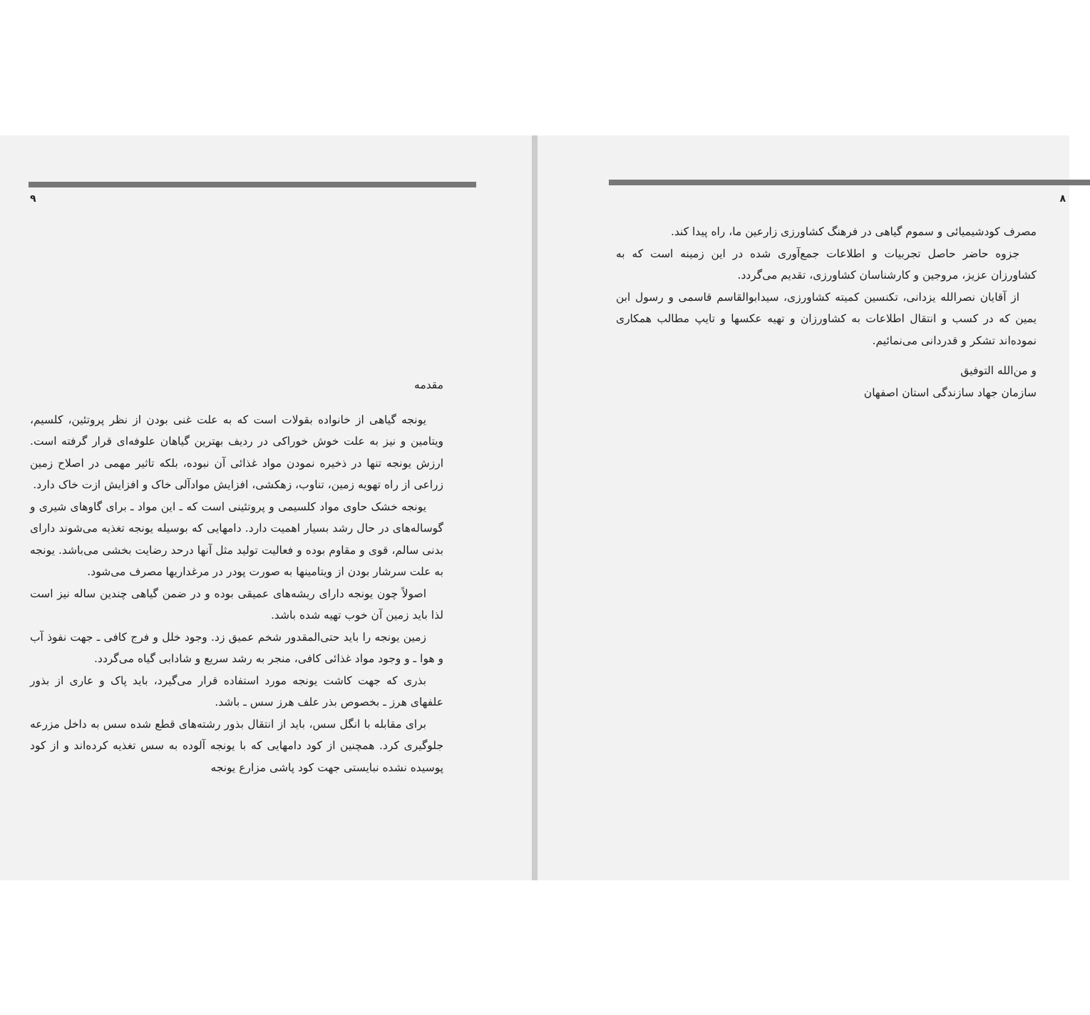۹
مقدمه
یونجه گیاهی از خانواده بقولات است که به علت غنی بودن از نظر پروتئین، کلسیم، ویتامین و نیز به علت خوش خوراکی در ردیف بهترین گیاهان علوفه‌ای قرار گرفته است. ارزش یونجه تنها در ذخیره نمودن مواد غذائی آن نبوده، بلکه تاثیر مهمی در اصلاح زمین زراعی از راه تهویه زمین، تناوب، زهکشی، افزایش موادآلی خاک و افزایش ازت خاک دارد.
یونجه خشک حاوی مواد کلسیمی و پروتئینی است که ـ این مواد ـ برای گاوهای شیری و گوساله‌های در حال رشد بسیار اهمیت دارد. دامهایی که بوسیله یونجه تغذیه می‌شوند دارای بدنی سالم، قوی و مقاوم بوده و فعالیت تولید مثل آنها درحد رضایت بخشی می‌باشد. یونجه به علت سرشار بودن از ویتامینها به صورت پودر در مرغداریها مصرف می‌شود.
اصولاً چون یونجه دارای ریشه‌های عمیقی بوده و در ضمن گیاهی چندین ساله نیز است لذا باید زمین آن خوب تهیه شده باشد.
زمین یونجه را باید حتی‌المقدور شخم عمیق زد. وجود خلل و فرج کافی ـ جهت نفوذ آب و هوا ـ و وجود مواد غذائی کافی، منجر به رشد سریع و شادابی گیاه می‌گردد.
بذری که جهت کاشت یونجه مورد استفاده قرار می‌گیرد، باید پاک و عاری از بذور علفهای هرز ـ بخصوص بذر علف هرز سس ـ باشد.
برای مقابله با انگل سس، باید از انتقال بذور رشته‌های قطع شده سس به داخل مزرعه جلوگیری کرد. همچنین از کود دامهایی که با یونجه آلوده به سس تغذیه کرده‌اند و از کود پوسیده نشده نبایستی جهت کود پاشی مزارع یونجه
۸
مصرف کودشیمیائی و سموم گیاهی در فرهنگ کشاورزی زارعین ما، راه پیدا کند.
جزوه حاضر حاصل تجربیات و اطلاعات جمع‌آوری شده در این زمینه است که به کشاورزان عزیز، مروجین و کارشناسان کشاورزی، تقدیم می‌گردد.
از آقایان نصرالله یزدانی، تکنسین کمیته کشاورزی، سیدابوالقاسم قاسمی و رسول ابن یمین که در کسب و انتقال اطلاعات به کشاورزان و تهیه عکسها و تایپ مطالب همکاری نموده‌اند تشکر و قدردانی می‌نمائیم.
و من‌الله التوفیق
سازمان جهاد سازندگی استان اصفهان